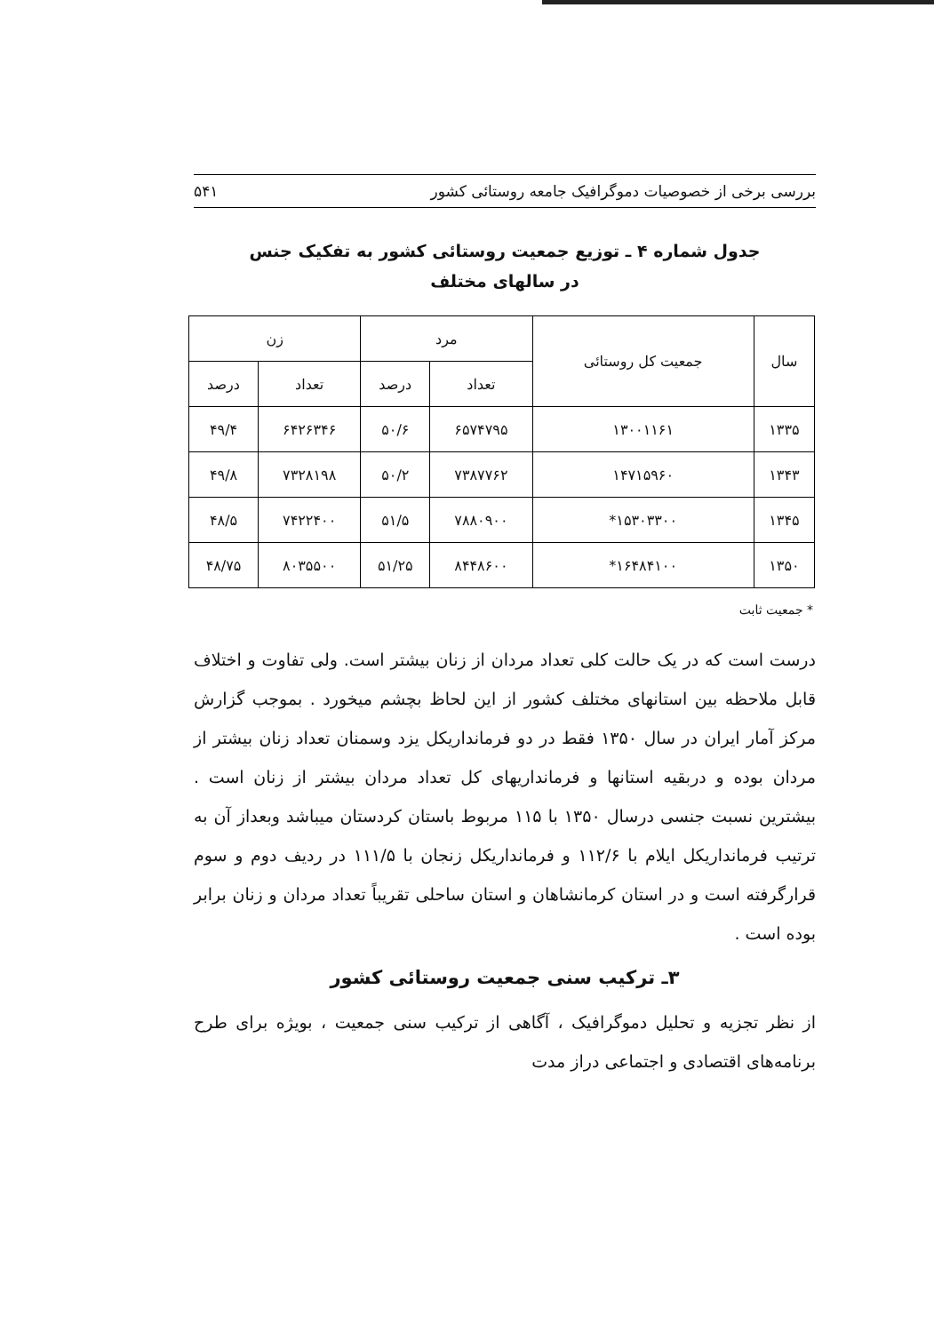بررسی برخی از خصوصیات دموگرافیک جامعه روستائی کشور ۵۴۱
جدول شماره ۴ ـ توزیع جمعیت روستائی کشور به تفکیک جنس
در سالهای مختلف
| سال | جمعیت کل روستائی | مرد | | زن | |
| --- | --- | --- | --- | --- | --- |
| | | تعداد | درصد | تعداد | درصد |
| ۱۳۳۵ | ۱۳۰۰۱۱۶۱ | ۶۵۷۴۷۹۵ | ۵۰/۶ | ۶۴۲۶۳۴۶ | ۴۹/۴ |
| ۱۳۴۳ | ۱۴۷۱۵۹۶۰ | ۷۳۸۷۷۶۲ | ۵۰/۲ | ۷۳۲۸۱۹۸ | ۴۹/۸ |
| ۱۳۴۵ | ۱۵۳۰۳۳۰۰* | ۷۸۸۰۹۰۰ | ۵۱/۵ | ۷۴۲۲۴۰۰ | ۴۸/۵ |
| ۱۳۵۰ | ۱۶۴۸۴۱۰۰* | ۸۴۴۸۶۰۰ | ۵۱/۲۵ | ۸۰۳۵۵۰۰ | ۴۸/۷۵ |
* جمعیت ثابت
درست است که در یک حالت کلی تعداد مردان از زنان بیشتر است. ولی تفاوت و اختلاف قابل ملاحظه بین استانهای مختلف کشور از این لحاظ بچشم میخورد . بموجب گزارش مرکز آمار ایران در سال ۱۳۵۰ فقط در دو فرمانداریکل یزد وسمنان تعداد زنان بیشتر از مردان بوده و دربقیه استانها و فرمانداریهای کل تعداد مردان بیشتر از زنان است . بیشترین نسبت جنسی درسال ۱۳۵۰ با ۱۱۵ مربوط باستان کردستان میباشد وبعداز آن به ترتیب فرمانداریکل ایلام با ۱۱۲/۶ و فرمانداریکل زنجان با ۱۱۱/۵ در ردیف دوم و سوم قرارگرفته است و در استان کرمانشاهان و استان ساحلی تقریباً تعداد مردان و زنان برابر بوده است .
۳ـ ترکیب سنی جمعیت روستائی کشور
از نظر تجزیه و تحلیل دموگرافیک ، آگاهی از ترکیب سنی جمعیت ، بویژه برای طرح برنامه‌های اقتصادی و اجتماعی دراز مدت